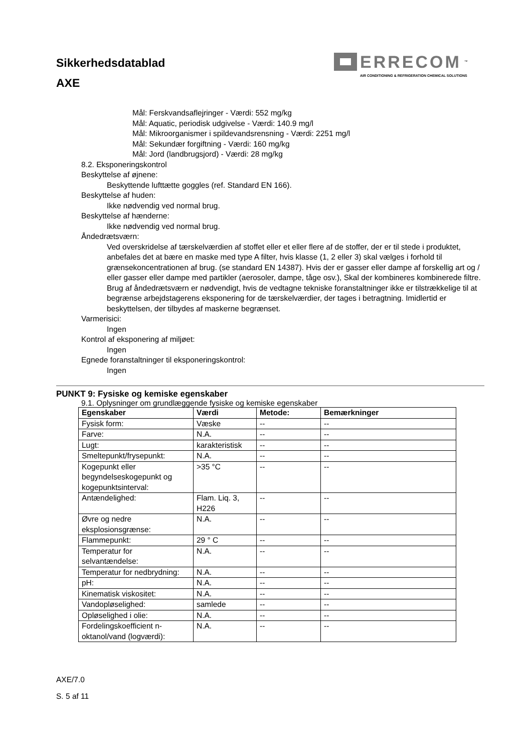Sikkerhedsdatablad
AXE
ERRECOM<sup>™</sup>
AIR CONDITIONING & REFRIGERATION CHEMICAL SOLUTIONS
Mål: Ferskvandsaflejringer - Værdi: 552 mg/kg
Mål: Aquatic, periodisk udgivelse - Værdi: 140.9 mg/l
Mål: Mikroorganismer i spildevandsrensning - Værdi: 2251 mg/l
Mål: Sekundær forgiftning - Værdi: 160 mg/kg
Mål: Jord (landbrugsjord) - Værdi: 28 mg/kg
8.2. Eksponeringskontrol
Beskyttelse af øjnene:
Beskyttende lufttætte goggles (ref. Standard EN 166).
Beskyttelse af huden:
Ikke nødvendig ved normal brug.
Beskyttelse af hænderne:
Ikke nødvendig ved normal brug.
Åndedrætsværn:
Ved overskridelse af tærskelværdien af stoffet eller et eller flere af de stoffer, der er til stede i produktet, anbefales det at bære en maske med type A filter, hvis klasse (1, 2 eller 3) skal vælges i forhold til grænsekoncentrationen af brug. (se standard EN 14387). Hvis der er gasser eller dampe af forskellig art og / eller gasser eller dampe med partikler (aerosoler, dampe, tåge osv.), Skal der kombineres kombinerede filtre.
Brug af åndedrætsværn er nødvendigt, hvis de vedtagne tekniske foranstaltninger ikke er tilstrækkelige til at begrænse arbejdstagerens eksponering for de tærskelværdier, der tages i betragtning. Imidlertid er beskyttelsen, der tilbydes af maskerne begrænset.
Varmerisici:
Ingen
Kontrol af eksponering af miljøet:
Ingen
Egnede foranstaltninger til eksponeringskontrol:
Ingen
PUNKT 9: Fysiske og kemiske egenskaber
9.1. Oplysninger om grundlæggende fysiske og kemiske egenskaber
| Egenskaber | Værdi | Metode: | Bemærkninger |
| --- | --- | --- | --- |
| Fysisk form: | Væske | -- | -- |
| Farve: | N.A. | -- | -- |
| Lugt: | karakteristisk | -- | -- |
| Smeltepunkt/frysepunkt: | N.A. | -- | -- |
| Kogepunkt eller begyndelseskogepunkt og kogepunktsinterval: | >35 °C | -- | -- |
| Antændelighed: | Flam. Liq. 3, H226 | -- | -- |
| Øvre og nedre eksplosionsgrænse: | N.A. | -- | -- |
| Flammepunkt: | 29 ° C | -- | -- |
| Temperatur for selvantændelse: | N.A. | -- | -- |
| Temperatur for nedbrydning: | N.A. | -- | -- |
| pH: | N.A. | -- | -- |
| Kinematisk viskositet: | N.A. | -- | -- |
| Vandopløselighed: | samlede | -- | -- |
| Opløselighed i olie: | N.A. | -- | -- |
| Fordelingskoefficient n-oktanol/vand (logværdi): | N.A. | -- | -- |
AXE/7.0
S. 5 af 11